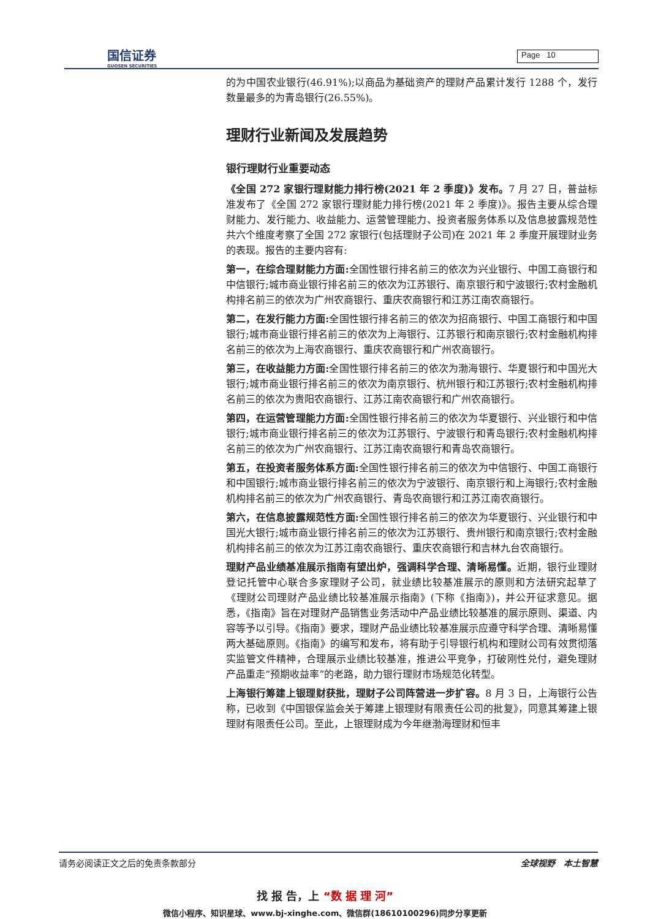国信证券
GUOSEN SECURITIES
Page 10
的为中国农业银行(46.91%);以商品为基础资产的理财产品累计发行 1288 个，发行数量最多的为青岛银行(26.55%)。
理财行业新闻及发展趋势
银行理财行业重要动态
《全国 272 家银行理财能力排行榜(2021 年 2 季度)》发布。7 月 27 日，普益标准发布了《全国 272 家银行理财能力排行榜(2021 年 2 季度)》。报告主要从综合理财能力、发行能力、收益能力、运营管理能力、投资者服务体系以及信息披露规范性共六个维度考察了全国 272 家银行(包括理财子公司)在 2021 年 2 季度开展理财业务的表现。报告的主要内容有:
第一，在综合理财能力方面: 全国性银行排名前三的依次为兴业银行、中国工商银行和中信银行;城市商业银行排名前三的依次为江苏银行、南京银行和宁波银行;农村金融机构排名前三的依次为广州农商银行、重庆农商银行和江苏江南农商银行。
第二，在发行能力方面: 全国性银行排名前三的依次为招商银行、中国工商银行和中国银行;城市商业银行排名前三的依次为上海银行、江苏银行和南京银行;农村金融机构排名前三的依次为上海农商银行、重庆农商银行和广州农商银行。
第三，在收益能力方面: 全国性银行排名前三的依次为渤海银行、华夏银行和中国光大银行;城市商业银行排名前三的依次为南京银行、杭州银行和江苏银行;农村金融机构排名前三的依次为贵阳农商银行、江苏江南农商银行和广州农商银行。
第四，在运营管理能力方面: 全国性银行排名前三的依次为华夏银行、兴业银行和中信银行;城市商业银行排名前三的依次为江苏银行、宁波银行和青岛银行;农村金融机构排名前三的依次为广州农商银行、江苏江南农商银行和青岛农商银行。
第五，在投资者服务体系方面: 全国性银行排名前三的依次为中信银行、中国工商银行和中国银行;城市商业银行排名前三的依次为宁波银行、南京银行和上海银行;农村金融机构排名前三的依次为广州农商银行、青岛农商银行和江苏江南农商银行。
第六，在信息披露规范性方面: 全国性银行排名前三的依次为华夏银行、兴业银行和中国光大银行;城市商业银行排名前三的依次为江苏银行、贵州银行和南京银行;农村金融机构排名前三的依次为江苏江南农商银行、重庆农商银行和吉林九台农商银行。
理财产品业绩基准展示指南有望出炉，强调科学合理、清晰易懂。近期，银行业理财登记托管中心联合多家理财子公司，就业绩比较基准展示的原则和方法研究起草了《理财公司理财产品业绩比较基准展示指南》(下称《指南》)，并公开征求意见。据悉，《指南》旨在对理财产品销售业务活动中产品业绩比较基准的展示原则、渠道、内容等予以引导。《指南》要求，理财产品业绩比较基准展示应遵守科学合理、清晰易懂两大基础原则。《指南》的编写和发布，将有助于引导银行机构和理财公司有效贯彻落实监管文件精神，合理展示业绩比较基准，推进公平竞争，打破刚性兑付，避免理财产品重走“预期收益率”的老路，助力银行理财市场规范化转型。
上海银行筹建上银理财获批，理财子公司阵营进一步扩容。8 月 3 日，上海银行公告称，已收到《中国银保监会关于筹建上银理财有限责任公司的批复》，同意其筹建上银理财有限责任公司。至此，上银理财成为今年继渤海理财和恒丰
请务必阅读正文之后的免责条款部分 全球视野　本土智慧
找 报 告，上 “数 据 理 河”
微信小程序、知识星球、www.bj-xinghe.com、微信群(18610100296)同步分享更新